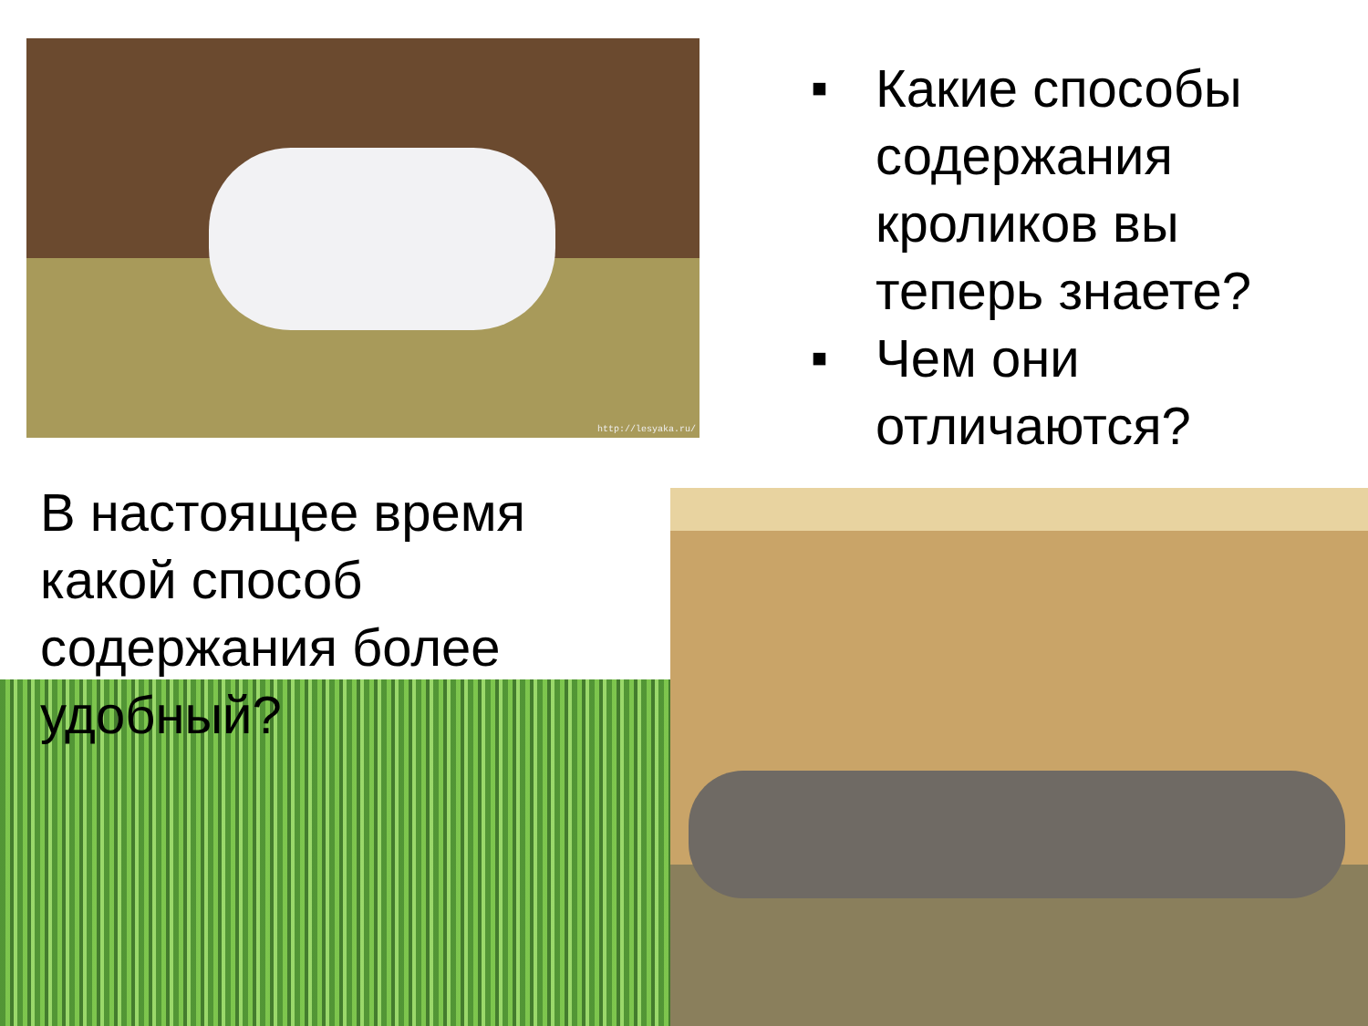http://lesyaka.ru/
■ Какие способы содержания кроликов вы теперь знаете?
■ Чем они отличаются?
В настоящее время какой способ содержания более удобный?